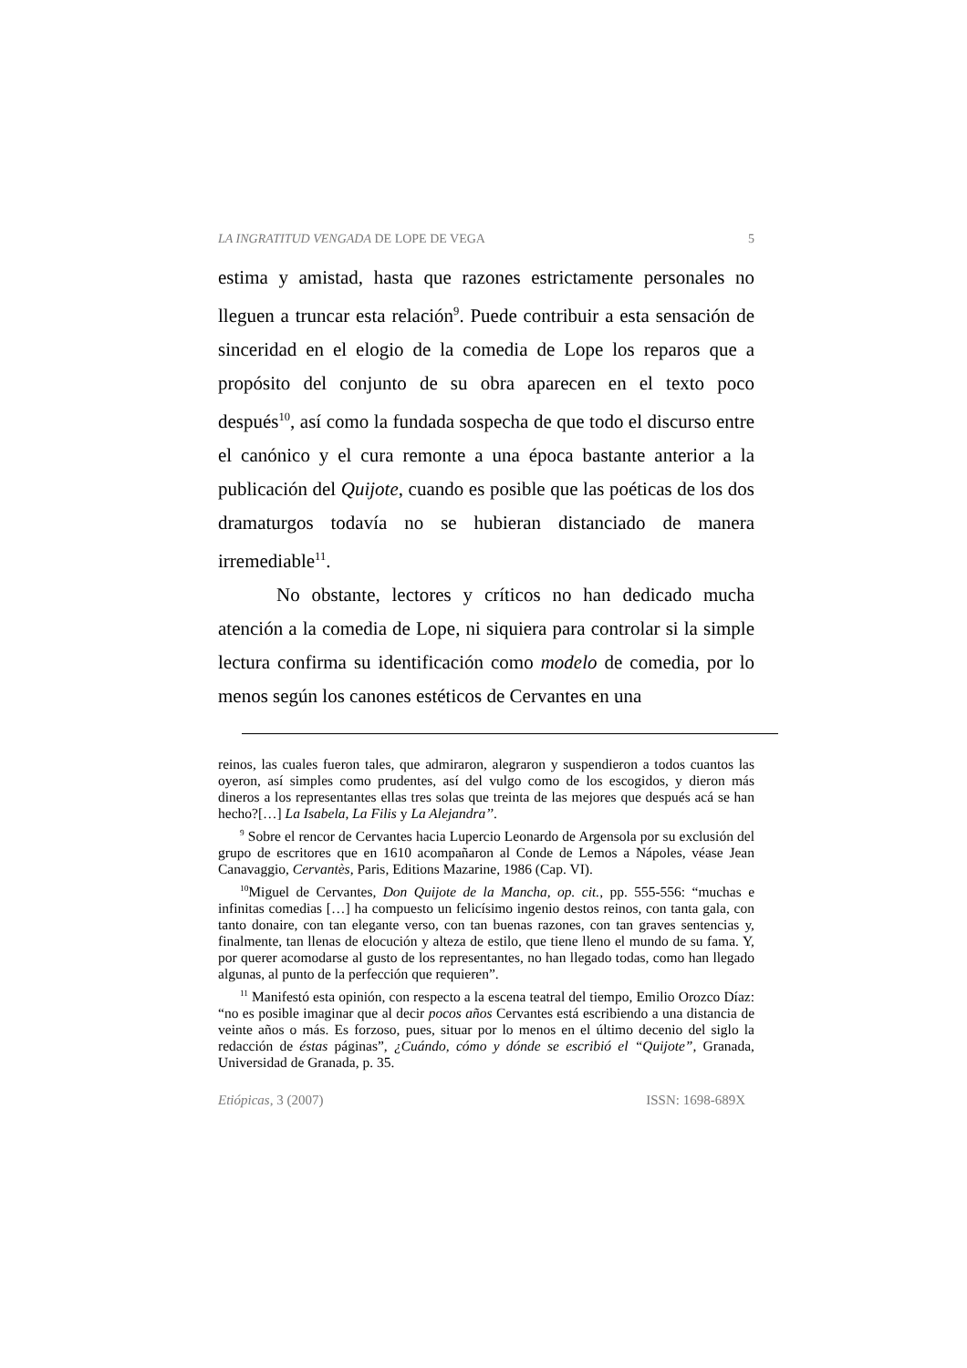LA INGRATITUD VENGADA DE LOPE DE VEGA 5
estima y amistad, hasta que razones estrictamente personales no lleguen a truncar esta relación<sup>9</sup>. Puede contribuir a esta sensación de sinceridad en el elogio de la comedia de Lope los reparos que a propósito del conjunto de su obra aparecen en el texto poco después<sup>10</sup>, así como la fundada sospecha de que todo el discurso entre el canónico y el cura remonte a una época bastante anterior a la publicación del Quijote, cuando es posible que las poéticas de los dos dramaturgos todavía no se hubieran distanciado de manera irremediable<sup>11</sup>.
No obstante, lectores y críticos no han dedicado mucha atención a la comedia de Lope, ni siquiera para controlar si la simple lectura confirma su identificación como modelo de comedia, por lo menos según los canones estéticos de Cervantes en una
reinos, las cuales fueron tales, que admiraron, alegraron y suspendieron a todos cuantos las oyeron, así simples como prudentes, así del vulgo como de los escogidos, y dieron más dineros a los representantes ellas tres solas que treinta de las mejores que después acá se han hecho?[…] La Isabela, La Filis y La Alejandra’’.
<sup>9</sup> Sobre el rencor de Cervantes hacia Lupercio Leonardo de Argensola por su exclusión del grupo de escritores que en 1610 acompañaron al Conde de Lemos a Nápoles, véase Jean Canavaggio, Cervantès, Paris, Editions Mazarine, 1986 (Cap. VI).
<sup>10</sup> Miguel de Cervantes, Don Quijote de la Mancha, op. cit., pp. 555-556: “muchas e infinitas comedias […] ha compuesto un felicísimo ingenio destos reinos, con tanta gala, con tanto donaire, con tan elegante verso, con tan buenas razones, con tan graves sentencias y, finalmente, tan llenas de elocución y alteza de estilo, que tiene lleno el mundo de su fama. Y, por querer acomodarse al gusto de los representantes, no han llegado todas, como han llegado algunas, al punto de la perfección que requieren”.
<sup>11</sup> Manifestó esta opinión, con respecto a la escena teatral del tiempo, Emilio Orozco Díaz: “no es posible imaginar que al decir pocos años Cervantes está escribiendo a una distancia de veinte años o más. Es forzoso, pues, situar por lo menos en el último decenio del siglo la redacción de éstas páginas”, ¿Cuándo, cómo y dónde se escribió el “Quijote”, Granada, Universidad de Granada, p. 35.
Etiópicas, 3 (2007) ISSN: 1698-689X